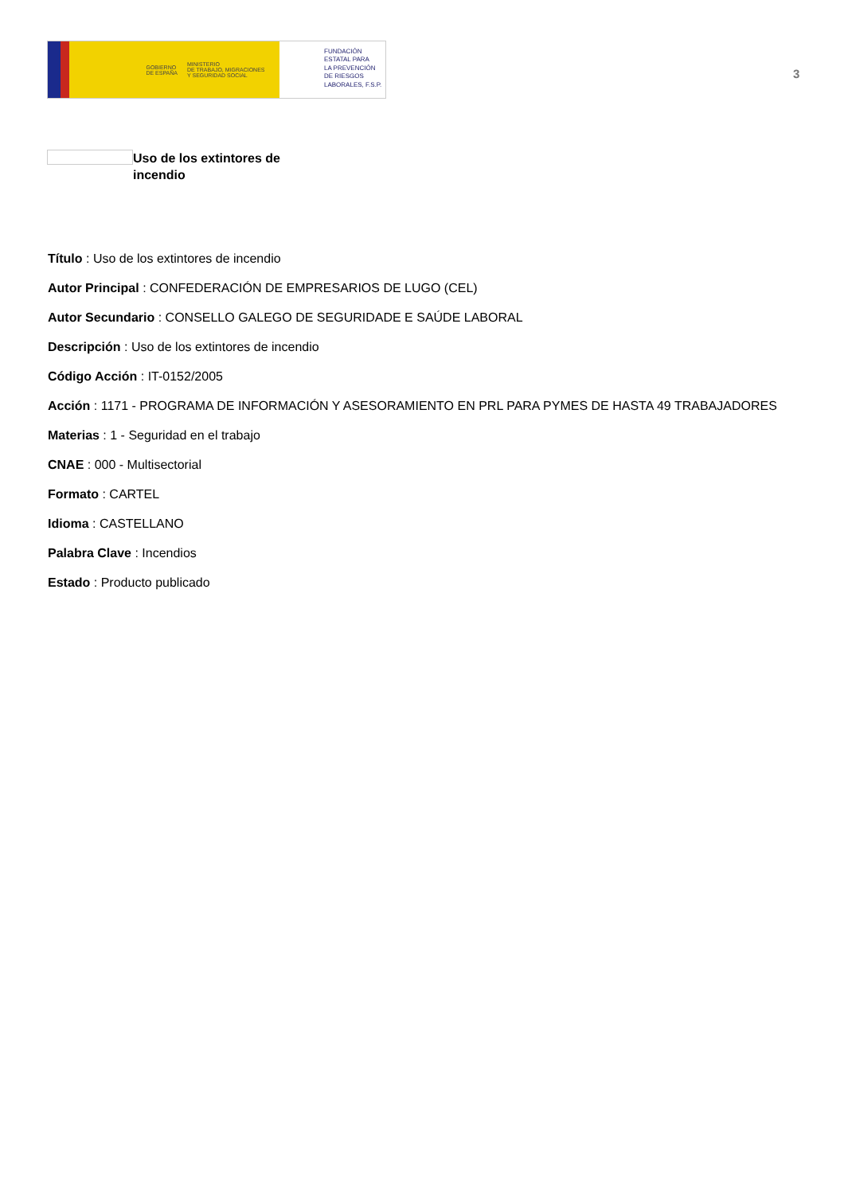GOBIERNO
DE ESPAÑA
MINISTERIO
DE TRABAJO, MIGRACIONES
Y SEGURIDAD SOCIAL
FUNDACIÓN
ESTATAL PARA
LA PREVENCIÓN
DE RIESGOS
LABORALES, F.S.P.
3
Uso de los extintores de incendio
Título : Uso de los extintores de incendio
Autor Principal : CONFEDERACIÓN DE EMPRESARIOS DE LUGO (CEL)
Autor Secundario : CONSELLO GALEGO DE SEGURIDADE E SAÚDE LABORAL
Descripción : Uso de los extintores de incendio
Código Acción : IT-0152/2005
Acción : 1171 - PROGRAMA DE INFORMACIÓN Y ASESORAMIENTO EN PRL PARA PYMES DE HASTA 49 TRABAJADORES
Materias : 1 - Seguridad en el trabajo
CNAE : 000 - Multisectorial
Formato : CARTEL
Idioma : CASTELLANO
Palabra Clave : Incendios
Estado : Producto publicado